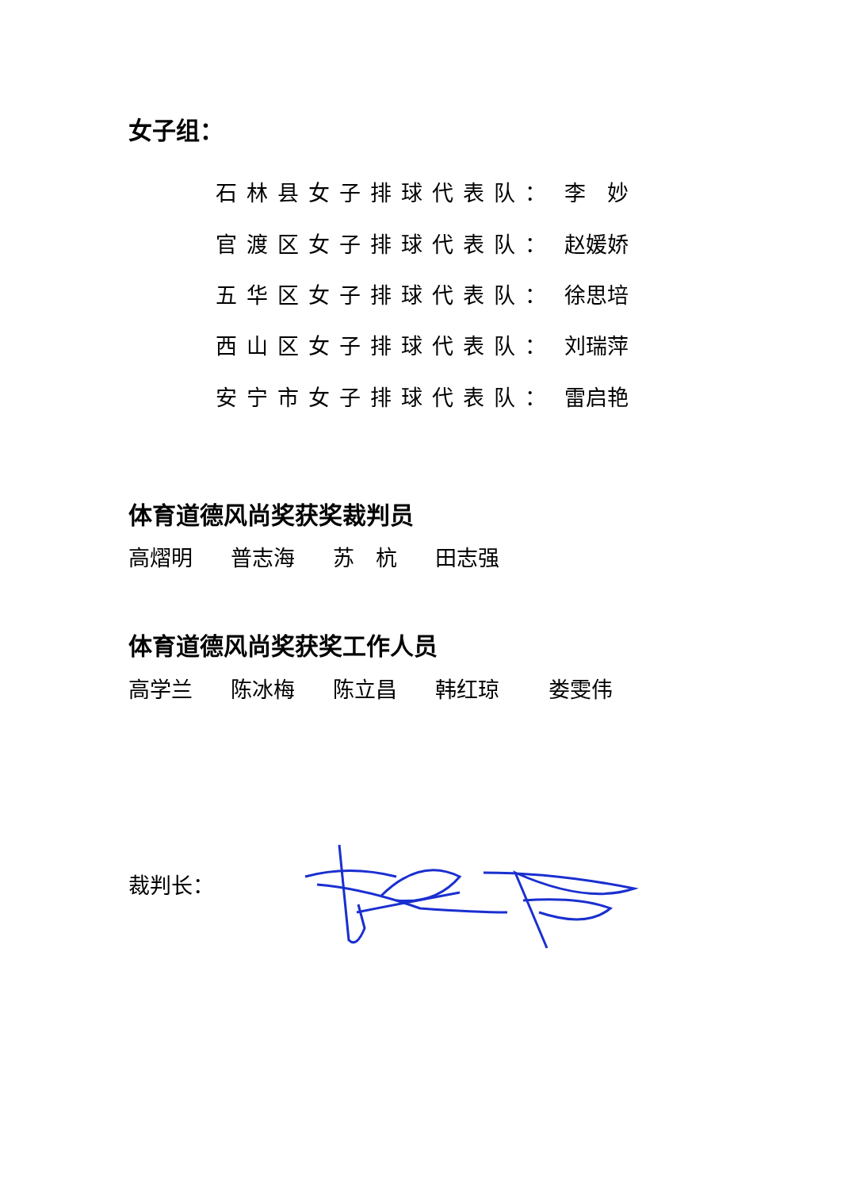女子组：
石林县女子排球代表队： 李　妙
官渡区女子排球代表队： 赵媛娇
五华区女子排球代表队： 徐思培
西山区女子排球代表队： 刘瑞萍
安宁市女子排球代表队： 雷启艳
体育道德风尚奖获奖裁判员
高熠明 普志海 苏　杭 田志强
体育道德风尚奖获奖工作人员
高学兰 陈冰梅 陈立昌 韩红琼 娄雯伟
裁判长：